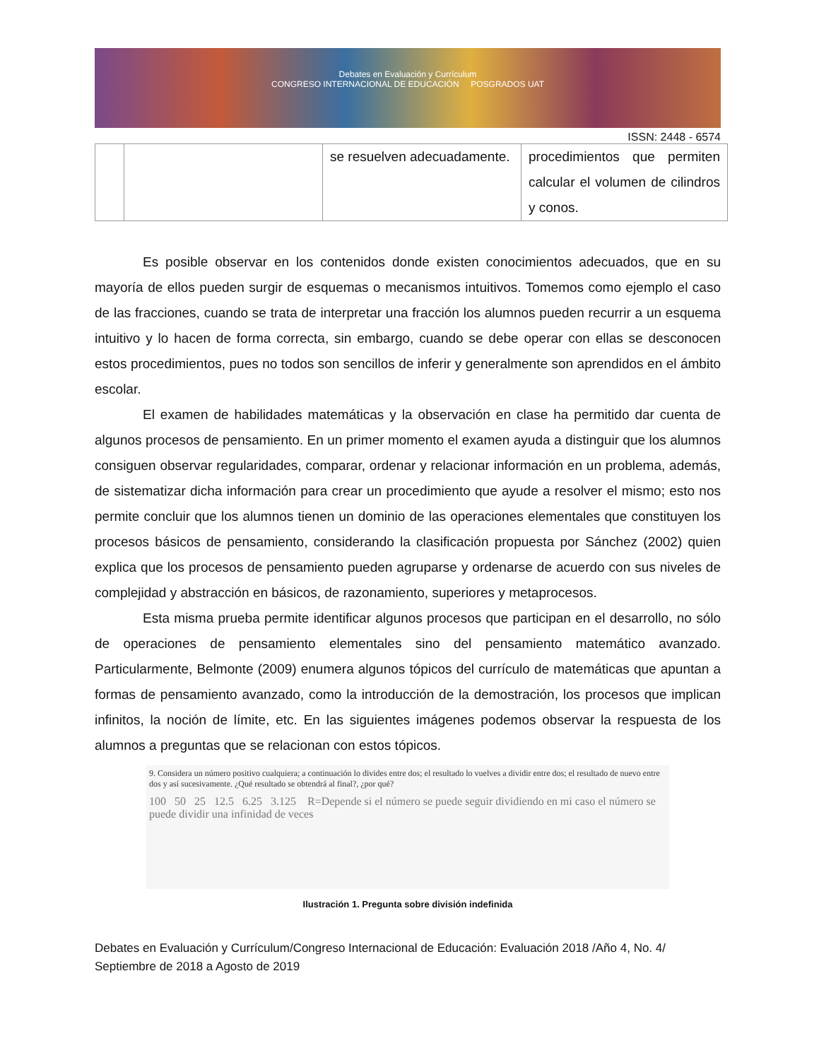Debates en Evaluación y Currículum
CONGRESO INTERNACIONAL DE EDUCACIÓN POSGRADOS UAT
ISSN: 2448 - 6574
| | | se resuelven adecuadamente. | procedimientos que permiten calcular el volumen de cilindros y conos. |
Es posible observar en los contenidos donde existen conocimientos adecuados, que en su mayoría de ellos pueden surgir de esquemas o mecanismos intuitivos. Tomemos como ejemplo el caso de las fracciones, cuando se trata de interpretar una fracción los alumnos pueden recurrir a un esquema intuitivo y lo hacen de forma correcta, sin embargo, cuando se debe operar con ellas se desconocen estos procedimientos, pues no todos son sencillos de inferir y generalmente son aprendidos en el ámbito escolar.
El examen de habilidades matemáticas y la observación en clase ha permitido dar cuenta de algunos procesos de pensamiento. En un primer momento el examen ayuda a distinguir que los alumnos consiguen observar regularidades, comparar, ordenar y relacionar información en un problema, además, de sistematizar dicha información para crear un procedimiento que ayude a resolver el mismo; esto nos permite concluir que los alumnos tienen un dominio de las operaciones elementales que constituyen los procesos básicos de pensamiento, considerando la clasificación propuesta por Sánchez (2002) quien explica que los procesos de pensamiento pueden agruparse y ordenarse de acuerdo con sus niveles de complejidad y abstracción en básicos, de razonamiento, superiores y metaprocesos.
Esta misma prueba permite identificar algunos procesos que participan en el desarrollo, no sólo de operaciones de pensamiento elementales sino del pensamiento matemático avanzado. Particularmente, Belmonte (2009) enumera algunos tópicos del currículo de matemáticas que apuntan a formas de pensamiento avanzado, como la introducción de la demostración, los procesos que implican infinitos, la noción de límite, etc. En las siguientes imágenes podemos observar la respuesta de los alumnos a preguntas que se relacionan con estos tópicos.
9. Considera un número positivo cualquiera; a continuación lo divides entre dos; el resultado lo vuelves a dividir entre dos; el resultado de nuevo entre dos y así sucesivamente. ¿Qué resultado se obtendrá al final?, ¿por qué?
100 50 25 12.5 6.25 3.125 R=Depende si el número se puede seguir dividiendo en mi caso el número se puede dividir una infinidad de veces
Ilustración 1. Pregunta sobre división indefinida
Debates en Evaluación y Currículum/Congreso Internacional de Educación: Evaluación 2018 /Año 4, No. 4/ Septiembre de 2018 a Agosto de 2019